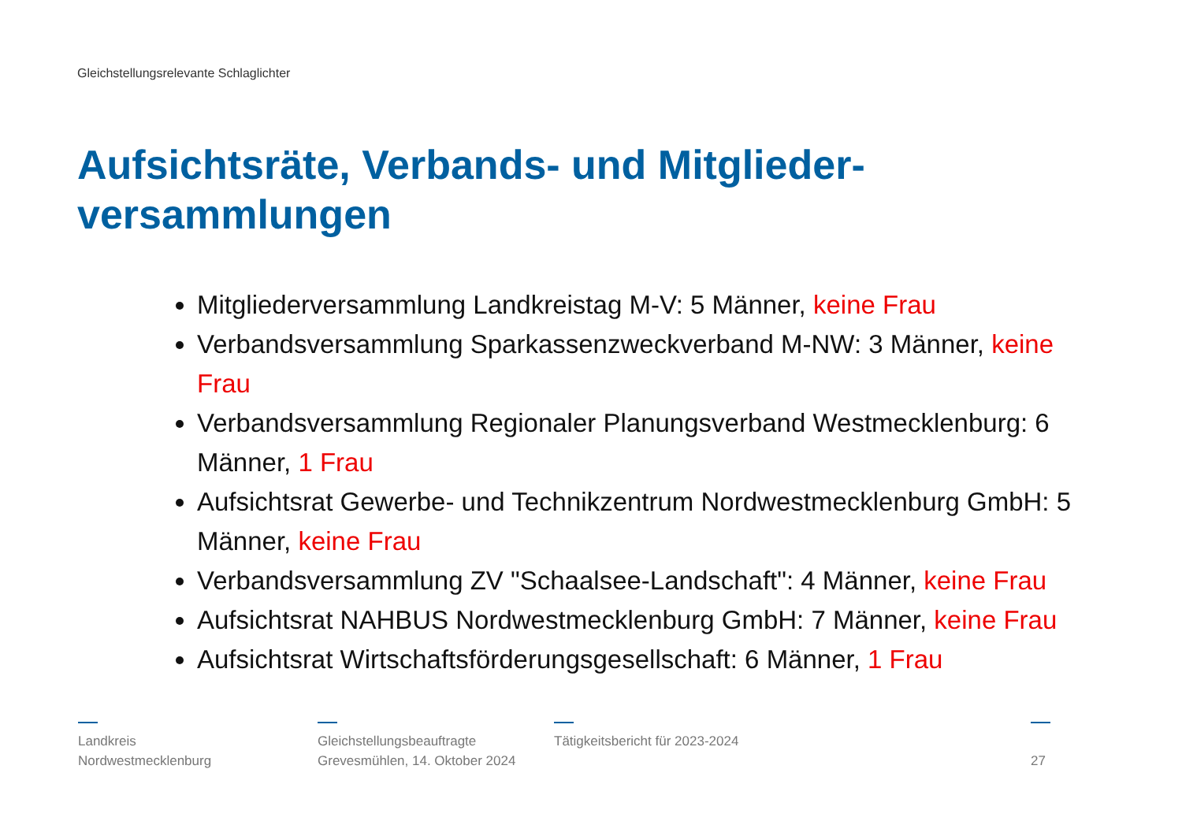Gleichstellungsrelevante Schlaglichter
Aufsichtsräte, Verbands- und Mitglieder-versammlungen
Mitgliederversammlung Landkreistag M-V: 5 Männer, keine Frau
Verbandsversammlung Sparkassenzweckverband M-NW: 3 Männer, keine Frau
Verbandsversammlung Regionaler Planungsverband Westmecklenburg: 6 Männer, 1 Frau
Aufsichtsrat Gewerbe- und Technikzentrum Nordwestmecklenburg GmbH: 5 Männer, keine Frau
Verbandsversammlung ZV "Schaalsee-Landschaft": 4 Männer, keine Frau
Aufsichtsrat NAHBUS Nordwestmecklenburg GmbH: 7 Männer, keine Frau
Aufsichtsrat Wirtschaftsförderungsgesellschaft: 6 Männer, 1 Frau
Landkreis
Nordwestmecklenburg
Gleichstellungsbeauftragte
Grevesmühlen, 14. Oktober 2024
Tätigkeitsbericht für 2023-2024
27